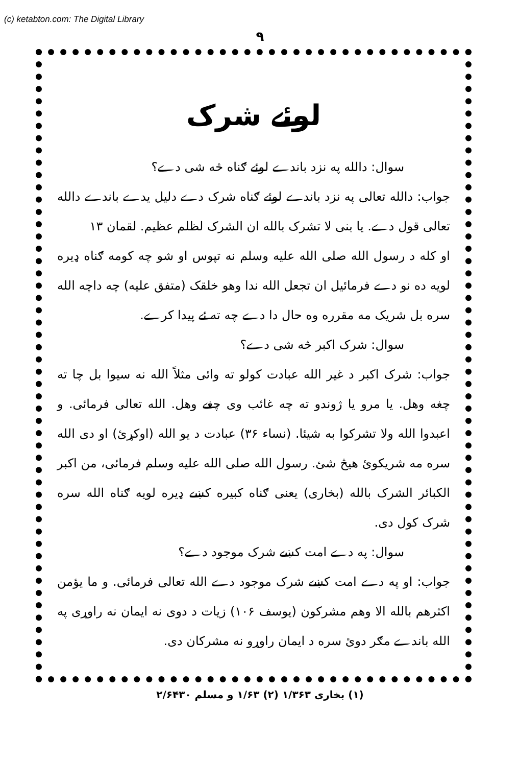(c) ketabton.com: The Digital Library
۹
لوئے شرک
سوال: دالله په نزد باندے لوئے ګناه څه شی دے؟
جواب: دالله تعالی په نزد باندے لوئے ګناه شرک دے دلیل یدے باندے دالله تعالی قول دے. یا بنی لا تشرک بالله ان الشرک لظلم عظیم. لقمان ۱۳
او کله د رسول الله صلی الله علیه وسلم نه تپوس او شو چه کومه ګناه ډیره لویه ده نو دے فرمائیل ان تجعل الله ندا وهو خلقک (متفق علیه) چه داچه الله سره بل شریک مه مقرره وه حال دا دے چه ته ئے پیدا کرے.
سوال: شرک اکبر څه شی دے؟
جواب: شرک اکبر د غیر الله عبادت کولو ته وائی مثلاً الله نه سیوا بل چا ته چغه وهل. یا مرو یا ژوندو ته چه غائب وی چغے وهل. الله تعالی فرمائی. و اعبدوا الله ولا تشرکوا به شیئا. (نساء ۳۶) عبادت د یو الله (اوکړئ) او دی الله سره مه شریکوئ هیڅ شئ. رسول الله صلی الله علیه وسلم فرمائی، من اکبر الکبائر الشرک بالله (بخاری) یعنی ګناه کبیره کښے ډیره لویه ګناه الله سره شرک کول دی.
سوال: په دے امت کښے شرک موجود دے؟
جواب: او په دے امت کښے شرک موجود دے الله تعالی فرمائی. و ما یؤمن اکثرهم بالله الا وهم مشرکون (یوسف ۱۰۶) زیات د دوی نه ایمان نه راوړی په الله باندے مګر دوئ سره د ایمان راوړو نه مشرکان دی.
(۱) بخاری ۱/۳۶۳ (۲) ۱/۶۳ و مسلم ۲/۶۴۳۰